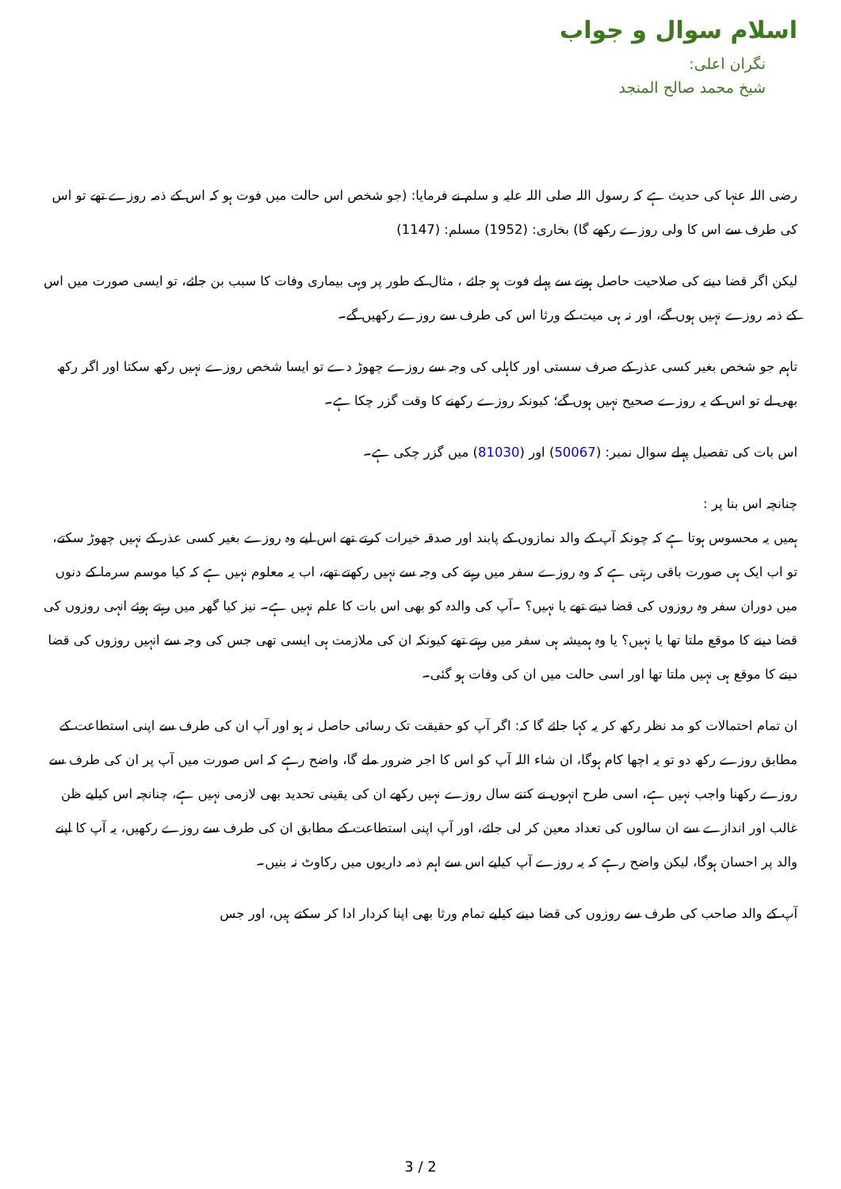اسلام سوال و جواب
نگران اعلی:
شیخ محمد صالح المنجد
رضی اللہ عنہا کی حدیث ہے کہ رسول اللہ صلی اللہ علیہ و سلم نے فرمایا: (جو شخص اس حالت میں فوت ہو کہ اس کے ذمہ روزے تھے تو اس کی طرف سے اس کا ولی روزے رکھے گا) بخاری: (1952) مسلم: (1147)
لیکن اگر قضا دینے کی صلاحیت حاصل ہونے سے پہلے فوت ہو جائے ، مثال کے طور پر وہی بیماری وفات کا سبب بن جائے، تو ایسی صورت میں اس کے ذمہ روزے نہیں ہوں گے، اور نہ ہی میت کے ورثا اس کی طرف سے روزے رکھیں گے۔
تاہم جو شخص بغیر کسی عذر کے صرف سستی اور کاہلی کی وجہ سے روزے چھوڑ دے تو ایسا شخص روزے نہیں رکھ سکتا اور اگر رکھ بھی لے تو اس کے یہ روزے صحیح نہیں ہوں گے؛ کیونکہ روزے رکھنے کا وقت گزر چکا ہے۔
اس بات کی تفصیل پہلے سوال نمبر: (50067) اور (81030) میں گزر چکی ہے۔
چنانچہ اس بنا پر :
ہمیں یہ محسوس ہوتا ہے کہ چونکہ آپ کے والد نمازوں کے پابند اور صدقہ خیرات کرتے تھے اس لیے وہ روزے بغیر کسی عذر کے نہیں چھوڑ سکتے، تو اب ایک ہی صورت باقی رہتی ہے کہ وہ روزے سفر میں رہنے کی وجہ سے نہیں رکھتے تھے، اب یہ معلوم نہیں ہے کہ کیا موسم سرما کے دنوں میں دوران سفر وہ روزوں کی قضا دیتے تھے یا نہیں؟ ۔آپ کی والدہ کو بھی اس بات کا علم نہیں ہے۔ نیز کیا گھر میں رہتے ہوئے انہی روزوں کی قضا دینے کا موقع ملتا تھا یا نہیں؟ یا وہ ہمیشہ ہی سفر میں رہتے تھے کیونکہ ان کی ملازمت ہی ایسی تھی جس کی وجہ سے انہیں روزوں کی قضا دینے کا موقع ہی نہیں ملتا تھا اور اسی حالت میں ان کی وفات ہو گئی۔
ان تمام احتمالات کو مد نظر رکھ کر یہ کہا جائے گا کہ: اگر آپ کو حقیقت تک رسائی حاصل نہ ہو اور آپ ان کی طرف سے اپنی استطاعت کے مطابق روزے رکھ دو تو یہ اچھا کام ہوگا، ان شاء اللہ آپ کو اس کا اجر ضرور ملے گا، واضح رہے کہ اس صورت میں آپ پر ان کی طرف سے روزے رکھنا واجب نہیں ہے، اسی طرح انہوں نے کتنے سال روزے نہیں رکھے ان کی یقینی تحدید بھی لازمی نہیں ہے، چنانچہ اس کیلیے ظن غالب اور اندازے سے ان سالوں کی تعداد معین کر لی جائے، اور آپ اپنی استطاعت کے مطابق ان کی طرف سے روزے رکھیں، یہ آپ کا اپنے والد پر احسان ہوگا، لیکن واضح رہے کہ یہ روزے آپ کیلیے اس سے اہم ذمہ داریوں میں رکاوٹ نہ بنیں۔
آپ کے والد صاحب کی طرف سے روزوں کی قضا دینے کیلیے تمام ورثا بھی اپنا کردار ادا کر سکتے ہیں، اور جس
3 / 2